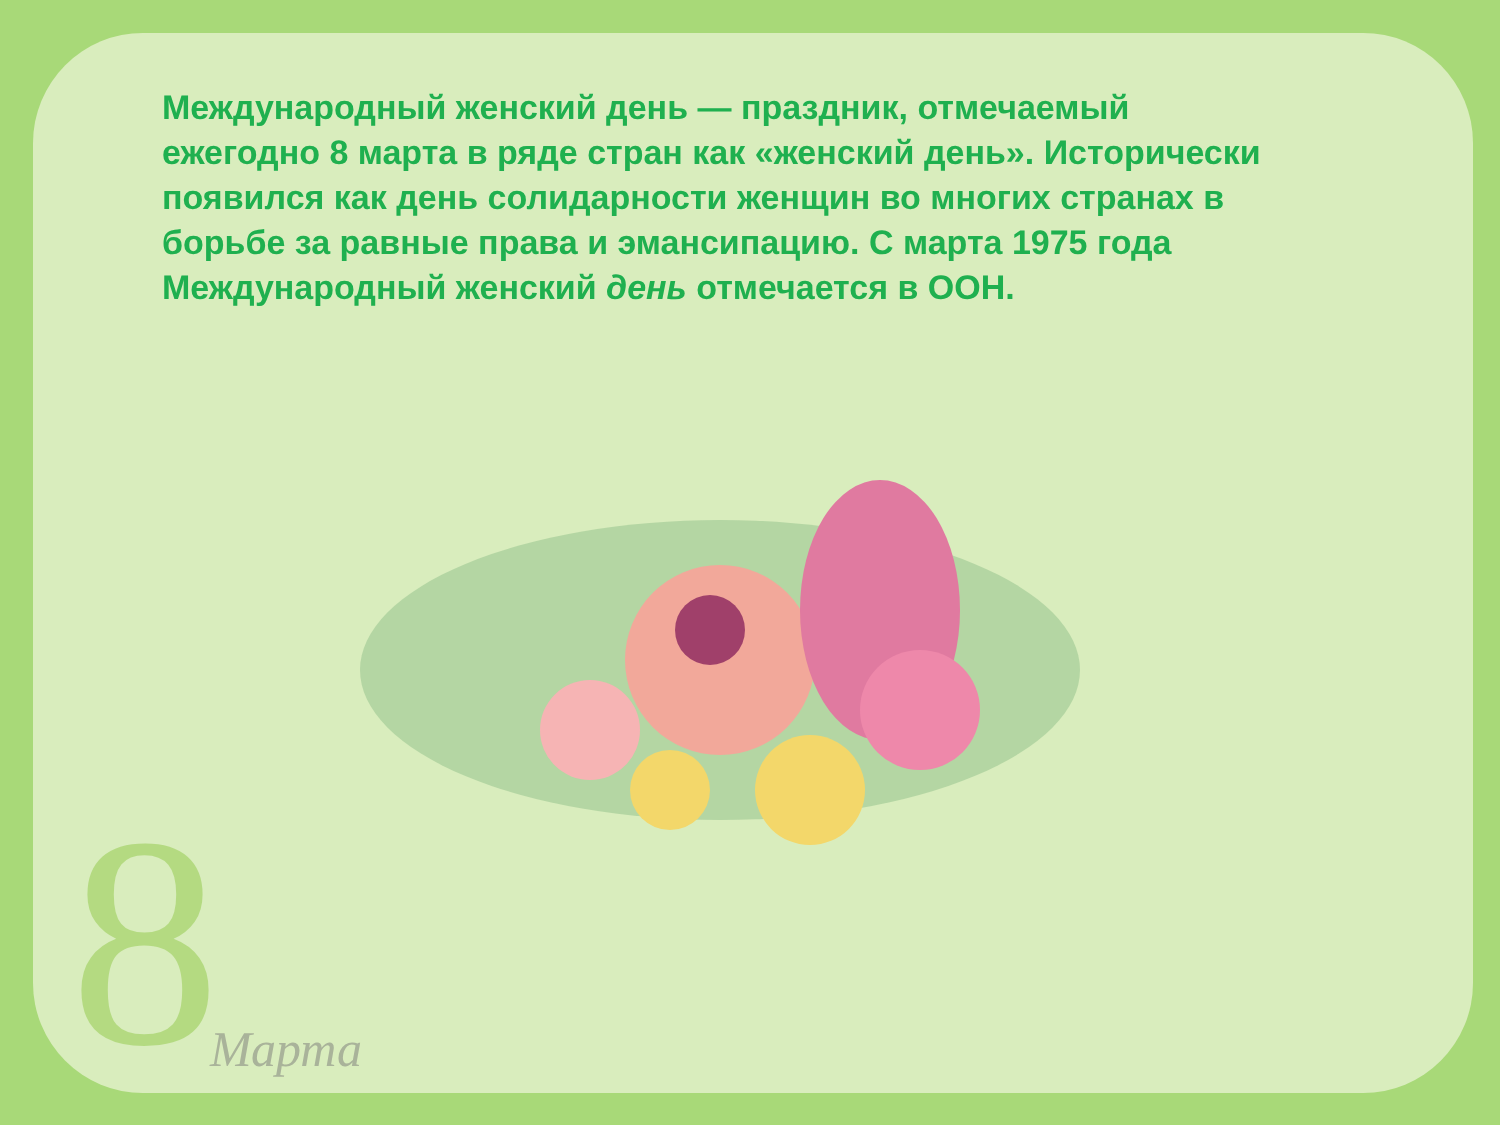Международный женский день — праздник, отмечаемый ежегодно 8 марта в ряде стран как «женский день». Исторически появился как день солидарности женщин во многих странах в борьбе за равные права и эмансипацию. С марта 1975 года Международный женский день отмечается в ООН.
8 Марта